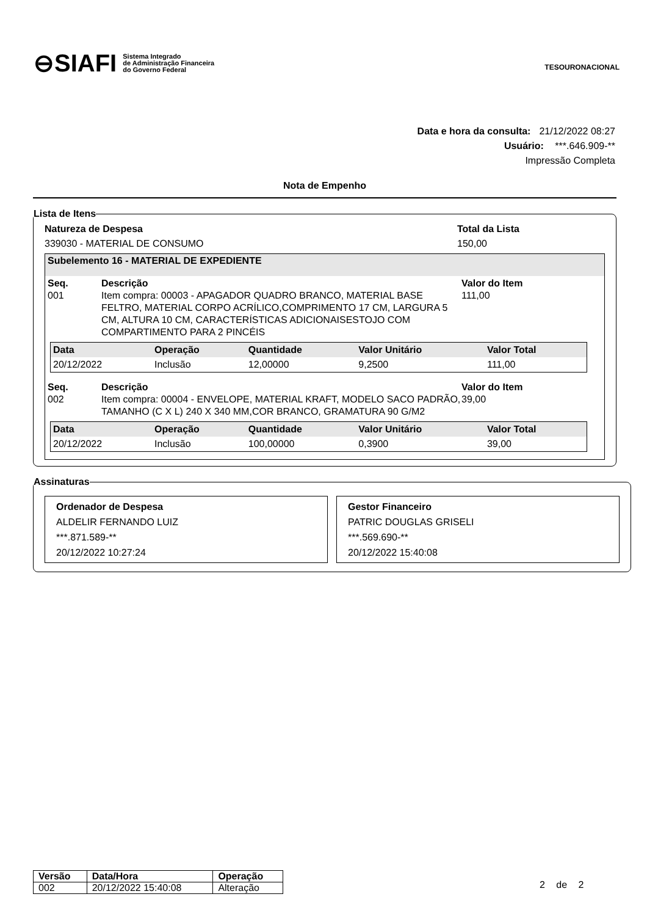⊖SIAFI Sistema Integrado
de Administração Financeira
do Governo Federal
TESOURONACIONAL
Data e hora da consulta: 21/12/2022 08:27
Usuário: ***.646.909-**
Impressão Completa
Nota de Empenho
Lista de Itens
Natureza de Despesa
339030 - MATERIAL DE CONSUMO
Total da Lista
150,00
Subelemento 16 - MATERIAL DE EXPEDIENTE
Seq. Descrição Valor do Item 001 Item compra: 00003 - APAGADOR QUADRO BRANCO, MATERIAL BASE FELTRO, MATERIAL CORPO ACRÍLICO,COMPRIMENTO 17 CM, LARGURA 5 CM, ALTURA 10 CM, CARACTERÍSTICAS ADICIONAISESTOJO COM COMPARTIMENTO PARA 2 PINCÉIS 111,00
| Data | Operação | Quantidade | Valor Unitário | Valor Total |
| --- | --- | --- | --- | --- |
| 20/12/2022 | Inclusão | 12,00000 | 9,2500 | 111,00 |
Seq. Descrição Valor do Item 002 Item compra: 00004 - ENVELOPE, MATERIAL KRAFT, MODELO SACO PADRÃO, TAMANHO (C X L) 240 X 340 MM,COR BRANCO, GRAMATURA 90 G/M2 39,00
| Data | Operação | Quantidade | Valor Unitário | Valor Total |
| --- | --- | --- | --- | --- |
| 20/12/2022 | Inclusão | 100,00000 | 0,3900 | 39,00 |
Assinaturas
Ordenador de Despesa
ALDELIR FERNANDO LUIZ
***.871.589-**
20/12/2022 10:27:24
Gestor Financeiro
PATRIC DOUGLAS GRISELI
***.569.690-**
20/12/2022 15:40:08
| Versão | Data/Hora | Operação |
| --- | --- | --- |
| 002 | 20/12/2022 15:40:08 | Alteração |
2 de 2